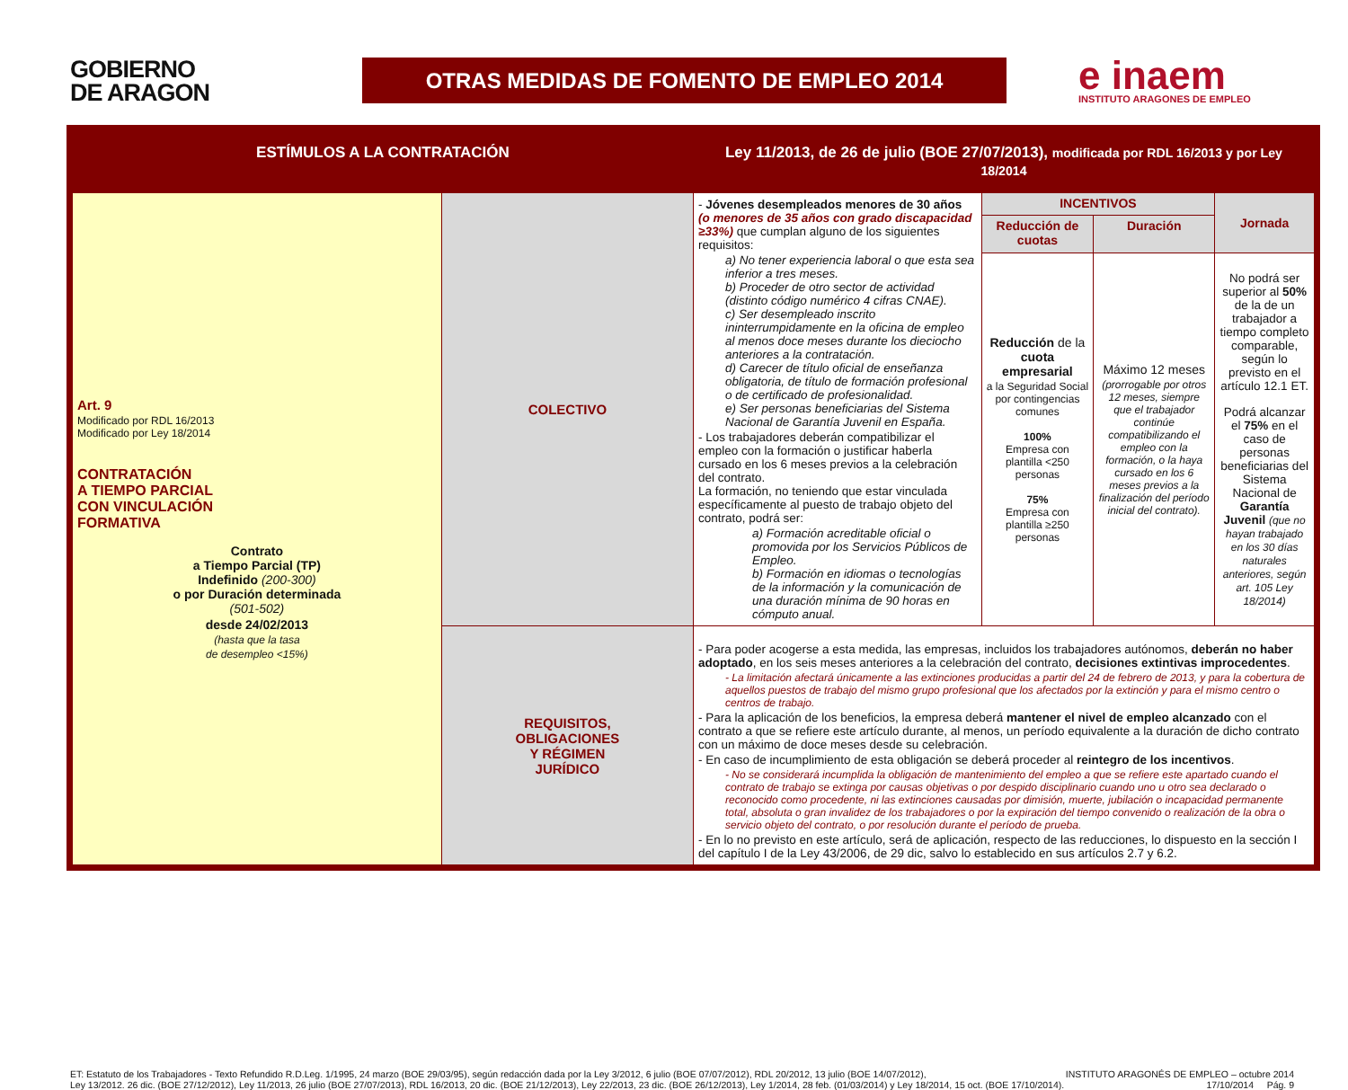GOBIERNO
DE ARAGON
OTRAS MEDIDAS DE FOMENTO DE EMPLEO 2014
e inaem
INSTITUTO ARAGONES DE EMPLEO
| ESTÍMULOS A LA CONTRATACIÓN | | Ley 11/2013, de 26 de julio (BOE 27/07/2013), modificada por RDL 16/2013 y por Ley 18/2014 | | | |
| --- | --- | --- | --- | --- | --- |
| Art. 9 Modificado por RDL 16/2013 Modificado por Ley 18/2014 CONTRATACIÓN A TIEMPO PARCIAL CON VINCULACIÓN FORMATIVA Contrato a Tiempo Parcial (TP) Indefinido (200-300) o por Duración determinada (501-502) desde 24/02/2013 (hasta que la tasa de desempleo <15%) | COLECTIVO | - Jóvenes desempleados menores de 30 años (o menores de 35 años con grado discapacidad ≥33%) que cumplan alguno de los siguientes requisitos: a) No tener experiencia laboral o que esta sea inferior a tres meses. b) Proceder de otro sector de actividad (distinto código numérico 4 cifras CNAE). c) Ser desempleado inscrito ininterrumpidamente en la oficina de empleo al menos doce meses durante los dieciocho anteriores a la contratación. d) Carecer de título oficial de enseñanza obligatoria, de título de formación profesional o de certificado de profesionalidad. e) Ser personas beneficiarias del Sistema Nacional de Garantía Juvenil en España. - Los trabajadores deberán compatibilizar el empleo con la formación o justificar haberla cursado en los 6 meses previos a la celebración del contrato. La formación, no teniendo que estar vinculada específicamente al puesto de trabajo objeto del contrato, podrá ser: a) Formación acreditable oficial o promovida por los Servicios Públicos de Empleo. b) Formación en idiomas o tecnologías de la información y la comunicación de una duración mínima de 90 horas en cómputo anual. | INCENTIVOS | | Jornada |
| | | | Reducción de cuotas | Duración | |
| | | | Reducción de la cuota empresarial a la Seguridad Social por contingencias comunes 100% Empresa con plantilla <250 personas 75% Empresa con plantilla ≥250 personas | Máximo 12 meses (prorrogable por otros 12 meses, siempre que el trabajador continúe compatibilizando el empleo con la formación, o la haya cursado en los 6 meses previos a la finalización del período inicial del contrato). | No podrá ser superior al 50% de la de un trabajador a tiempo completo comparable, según lo previsto en el artículo 12.1 ET. Podrá alcanzar el 75% en el caso de personas beneficiarias del Sistema Nacional de Garantía Juvenil (que no hayan trabajado en los 30 días naturales anteriores, según art. 105 Ley 18/2014) |
| | REQUISITOS, OBLIGACIONES Y RÉGIMEN JURÍDICO | - Para poder acogerse a esta medida, las empresas, incluidos los trabajadores autónomos, deberán no haber adoptado , en los seis meses anteriores a la celebración del contrato, decisiones extintivas improcedentes . - La limitación afectará únicamente a las extinciones producidas a partir del 24 de febrero de 2013, y para la cobertura de aquellos puestos de trabajo del mismo grupo profesional que los afectados por la extinción y para el mismo centro o centros de trabajo. - Para la aplicación de los beneficios, la empresa deberá mantener el nivel de empleo alcanzado con el contrato a que se refiere este artículo durante, al menos, un período equivalente a la duración de dicho contrato con un máximo de doce meses desde su celebración. - En caso de incumplimiento de esta obligación se deberá proceder al reintegro de los incentivos . - No se considerará incumplida la obligación de mantenimiento del empleo a que se refiere este apartado cuando el contrato de trabajo se extinga por causas objetivas o por despido disciplinario cuando uno u otro sea declarado o reconocido como procedente, ni las extinciones causadas por dimisión, muerte, jubilación o incapacidad permanente total, absoluta o gran invalidez de los trabajadores o por la expiración del tiempo convenido o realización de la obra o servicio objeto del contrato, o por resolución durante el período de prueba. - En lo no previsto en este artículo, será de aplicación, respecto de las reducciones, lo dispuesto en la sección I del capítulo I de la Ley 43/2006, de 29 dic, salvo lo establecido en sus artículos 2.7 y 6.2. | | | |
ET: Estatuto de los Trabajadores - Texto Refundido R.D.Leg. 1/1995, 24 marzo (BOE 29/03/95), según redacción dada por la Ley 3/2012, 6 julio (BOE 07/07/2012), RDL 20/2012, 13 julio (BOE 14/07/2012),
Ley 13/2012. 26 dic. (BOE 27/12/2012), Ley 11/2013, 26 julio (BOE 27/07/2013), RDL 16/2013, 20 dic. (BOE 21/12/2013), Ley 22/2013, 23 dic. (BOE 26/12/2013), Ley 1/2014, 28 feb. (01/03/2014) y Ley 18/2014, 15 oct. (BOE 17/10/2014).
INSTITUTO ARAGONÉS DE EMPLEO – octubre 2014
17/10/2014 Pág. 9